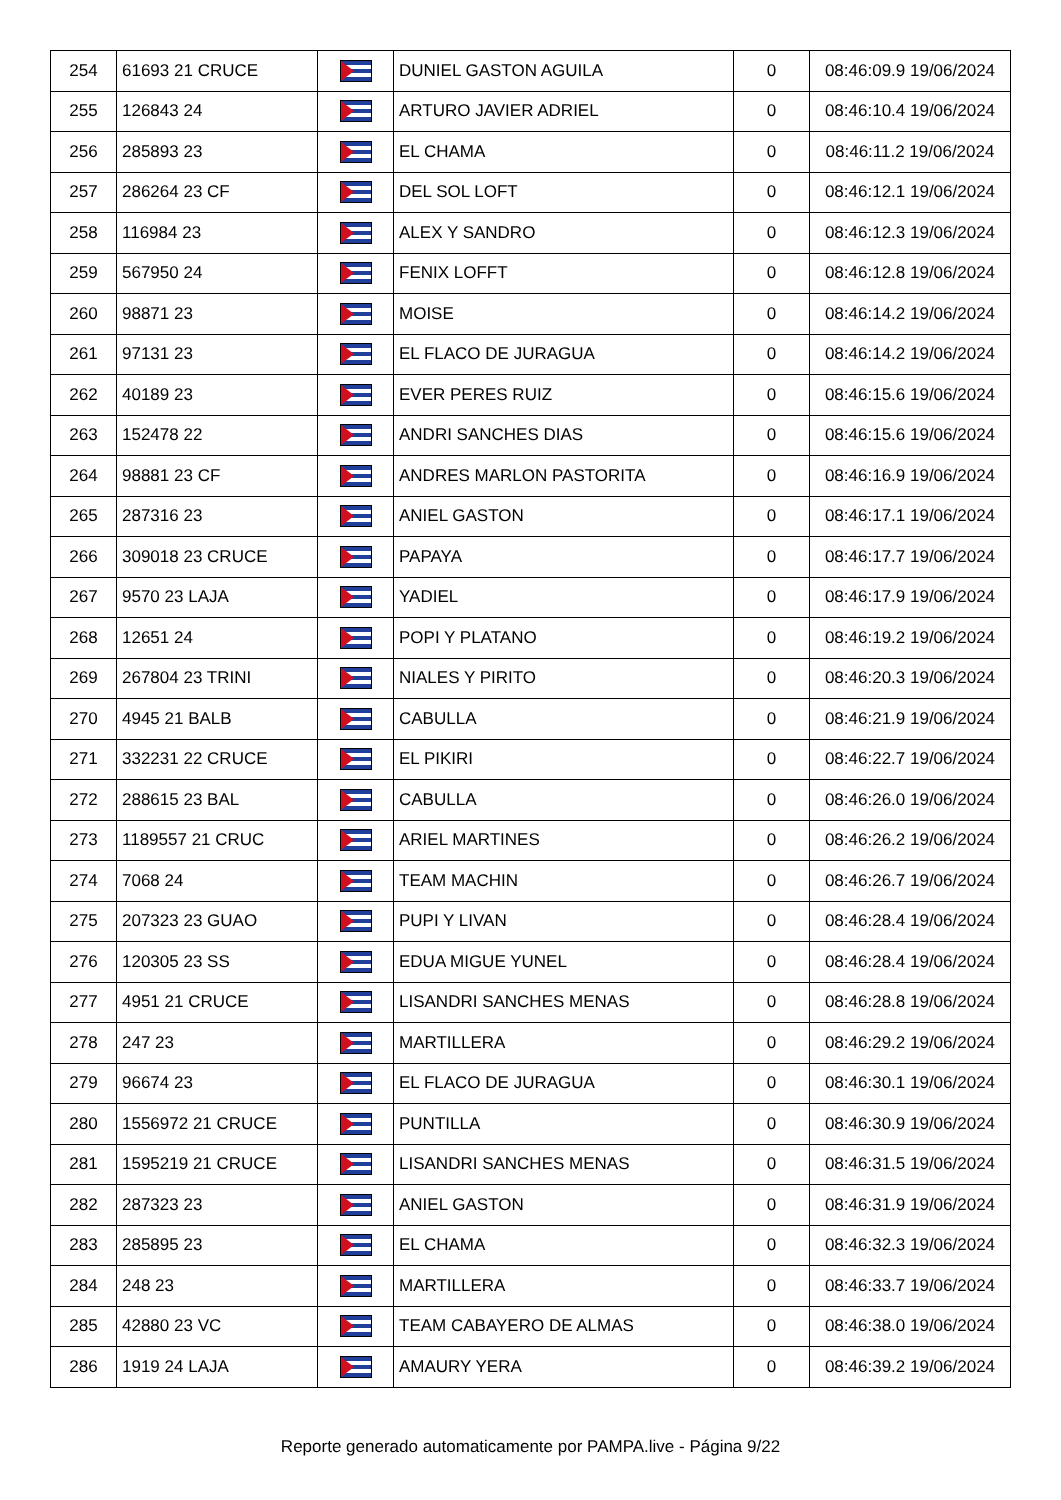| 254 | 61693 21 CRUCE | | DUNIEL GASTON AGUILA | 0 | 08:46:09.9 19/06/2024 |
| 255 | 126843 24 | | ARTURO JAVIER ADRIEL | 0 | 08:46:10.4 19/06/2024 |
| 256 | 285893 23 | | EL CHAMA | 0 | 08:46:11.2 19/06/2024 |
| 257 | 286264 23 CF | | DEL SOL LOFT | 0 | 08:46:12.1 19/06/2024 |
| 258 | 116984 23 | | ALEX Y SANDRO | 0 | 08:46:12.3 19/06/2024 |
| 259 | 567950 24 | | FENIX LOFFT | 0 | 08:46:12.8 19/06/2024 |
| 260 | 98871 23 | | MOISE | 0 | 08:46:14.2 19/06/2024 |
| 261 | 97131 23 | | EL FLACO DE JURAGUA | 0 | 08:46:14.2 19/06/2024 |
| 262 | 40189 23 | | EVER PERES RUIZ | 0 | 08:46:15.6 19/06/2024 |
| 263 | 152478 22 | | ANDRI SANCHES DIAS | 0 | 08:46:15.6 19/06/2024 |
| 264 | 98881 23 CF | | ANDRES MARLON PASTORITA | 0 | 08:46:16.9 19/06/2024 |
| 265 | 287316 23 | | ANIEL GASTON | 0 | 08:46:17.1 19/06/2024 |
| 266 | 309018 23 CRUCE | | PAPAYA | 0 | 08:46:17.7 19/06/2024 |
| 267 | 9570 23 LAJA | | YADIEL | 0 | 08:46:17.9 19/06/2024 |
| 268 | 12651 24 | | POPI Y PLATANO | 0 | 08:46:19.2 19/06/2024 |
| 269 | 267804 23 TRINI | | NIALES Y PIRITO | 0 | 08:46:20.3 19/06/2024 |
| 270 | 4945 21 BALB | | CABULLA | 0 | 08:46:21.9 19/06/2024 |
| 271 | 332231 22 CRUCE | | EL PIKIRI | 0 | 08:46:22.7 19/06/2024 |
| 272 | 288615 23 BAL | | CABULLA | 0 | 08:46:26.0 19/06/2024 |
| 273 | 1189557 21 CRUC | | ARIEL MARTINES | 0 | 08:46:26.2 19/06/2024 |
| 274 | 7068 24 | | TEAM MACHIN | 0 | 08:46:26.7 19/06/2024 |
| 275 | 207323 23 GUAO | | PUPI Y LIVAN | 0 | 08:46:28.4 19/06/2024 |
| 276 | 120305 23 SS | | EDUA MIGUE YUNEL | 0 | 08:46:28.4 19/06/2024 |
| 277 | 4951 21 CRUCE | | LISANDRI SANCHES MENAS | 0 | 08:46:28.8 19/06/2024 |
| 278 | 247 23 | | MARTILLERA | 0 | 08:46:29.2 19/06/2024 |
| 279 | 96674 23 | | EL FLACO DE JURAGUA | 0 | 08:46:30.1 19/06/2024 |
| 280 | 1556972 21 CRUCE | | PUNTILLA | 0 | 08:46:30.9 19/06/2024 |
| 281 | 1595219 21 CRUCE | | LISANDRI SANCHES MENAS | 0 | 08:46:31.5 19/06/2024 |
| 282 | 287323 23 | | ANIEL GASTON | 0 | 08:46:31.9 19/06/2024 |
| 283 | 285895 23 | | EL CHAMA | 0 | 08:46:32.3 19/06/2024 |
| 284 | 248 23 | | MARTILLERA | 0 | 08:46:33.7 19/06/2024 |
| 285 | 42880 23 VC | | TEAM CABAYERO DE ALMAS | 0 | 08:46:38.0 19/06/2024 |
| 286 | 1919 24 LAJA | | AMAURY YERA | 0 | 08:46:39.2 19/06/2024 |
Reporte generado automaticamente por PAMPA.live - Página 9/22